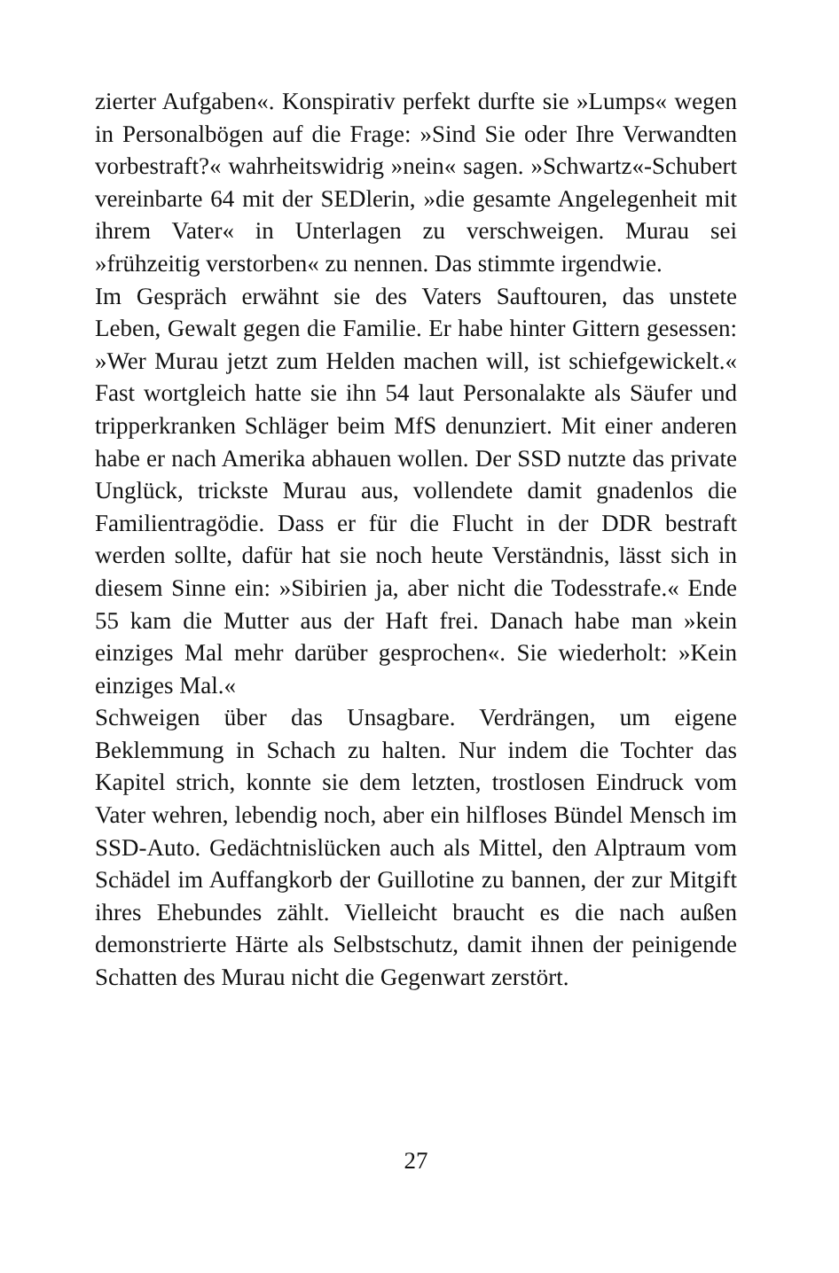zierter Aufgaben«. Konspirativ perfekt durfte sie »Lumps« wegen in Personalbögen auf die Frage: »Sind Sie oder Ihre Verwandten vorbestraft?« wahrheitswidrig »nein« sagen. »Schwartz«-Schubert vereinbarte 64 mit der SEDlerin, »die gesamte Angelegenheit mit ihrem Vater« in Unterlagen zu verschweigen. Murau sei »frühzeitig verstorben« zu nennen. Das stimmte irgendwie.
Im Gespräch erwähnt sie des Vaters Sauftouren, das unstete Leben, Gewalt gegen die Familie. Er habe hinter Gittern gesessen: »Wer Murau jetzt zum Helden machen will, ist schiefgewickelt.« Fast wortgleich hatte sie ihn 54 laut Personalakte als Säufer und tripperkranken Schläger beim MfS denunziert. Mit einer anderen habe er nach Amerika abhauen wollen. Der SSD nutzte das private Unglück, trickste Murau aus, vollendete damit gnadenlos die Familientragödie. Dass er für die Flucht in der DDR bestraft werden sollte, dafür hat sie noch heute Verständnis, lässt sich in diesem Sinne ein: »Sibirien ja, aber nicht die Todesstrafe.« Ende 55 kam die Mutter aus der Haft frei. Danach habe man »kein einziges Mal mehr darüber gesprochen«. Sie wiederholt: »Kein einziges Mal.«
Schweigen über das Unsagbare. Verdrängen, um eigene Beklemmung in Schach zu halten. Nur indem die Tochter das Kapitel strich, konnte sie dem letzten, trostlosen Eindruck vom Vater wehren, lebendig noch, aber ein hilfloses Bündel Mensch im SSD-Auto. Gedächtnislücken auch als Mittel, den Alptraum vom Schädel im Auffangkorb der Guillotine zu bannen, der zur Mitgift ihres Ehebundes zählt. Vielleicht braucht es die nach außen demonstrierte Härte als Selbstschutz, damit ihnen der peinigende Schatten des Murau nicht die Gegenwart zerstört.
27